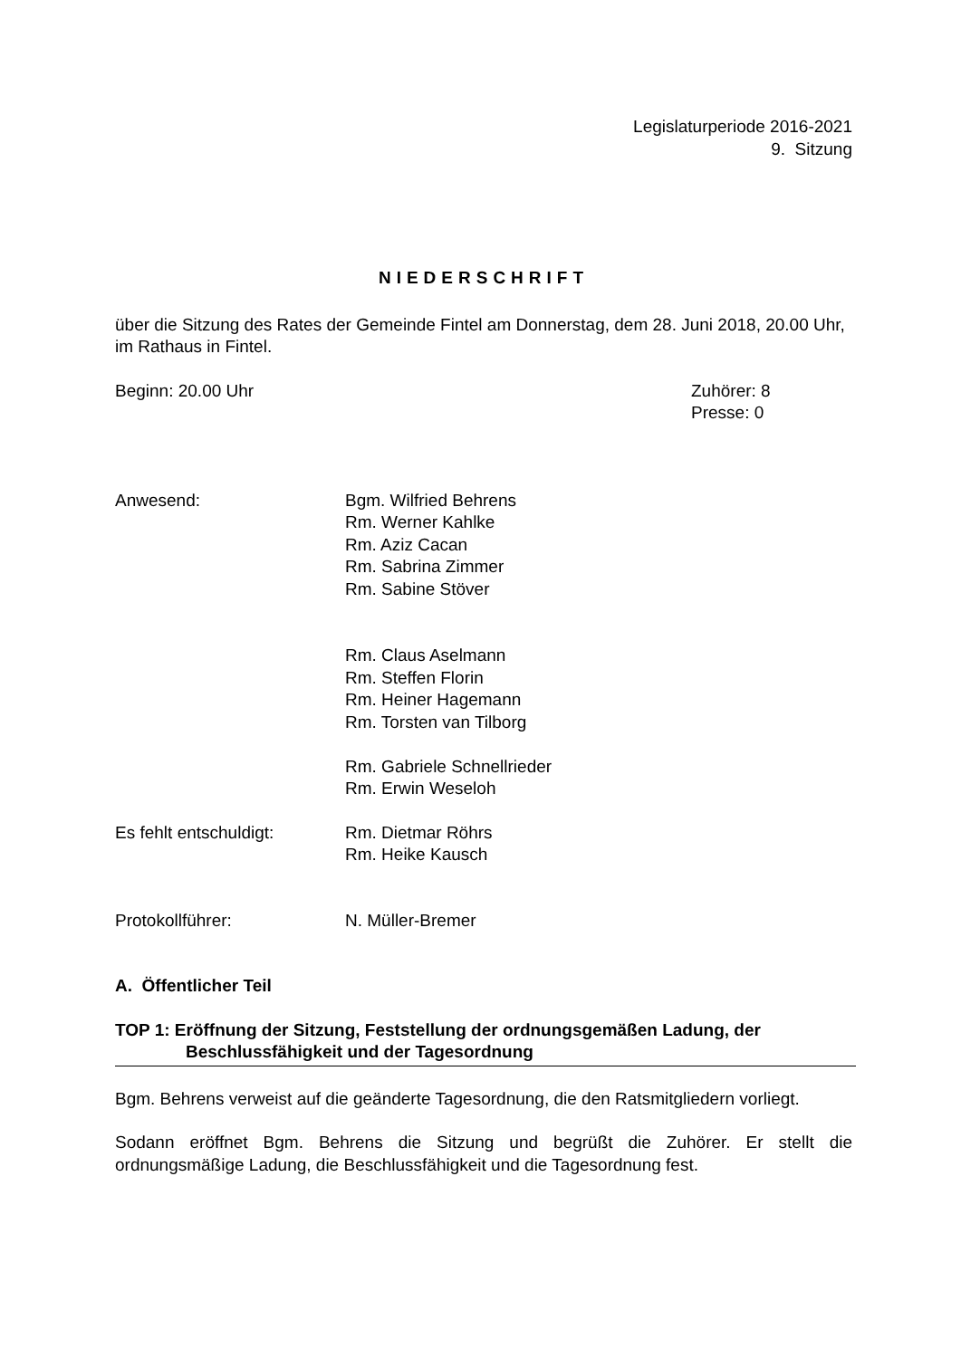Legislaturperiode 2016-2021
9. Sitzung
NIEDERSCHRIFT
über die Sitzung des Rates der Gemeinde Fintel am Donnerstag, dem 28. Juni 2018, 20.00 Uhr, im Rathaus in Fintel.
Beginn: 20.00 Uhr Zuhörer: 8
Presse: 0
Anwesend: Bgm. Wilfried Behrens
Rm. Werner Kahlke
Rm. Aziz Cacan
Rm. Sabrina Zimmer
Rm. Sabine Stöver
Rm. Claus Aselmann
Rm. Steffen Florin
Rm. Heiner Hagemann
Rm. Torsten van Tilborg
Rm. Gabriele Schnellrieder
Rm. Erwin Weseloh
Es fehlt entschuldigt: Rm. Dietmar Röhrs
Rm. Heike Kausch
Protokollführer: N. Müller-Bremer
A. Öffentlicher Teil
TOP 1: Eröffnung der Sitzung, Feststellung der ordnungsgemäßen Ladung, der
Beschlussfähigkeit und der Tagesordnung
Bgm. Behrens verweist auf die geänderte Tagesordnung, die den Ratsmitgliedern vorliegt.
Sodann eröffnet Bgm. Behrens die Sitzung und begrüßt die Zuhörer. Er stellt die ordnungsmäßige Ladung, die Beschlussfähigkeit und die Tagesordnung fest.